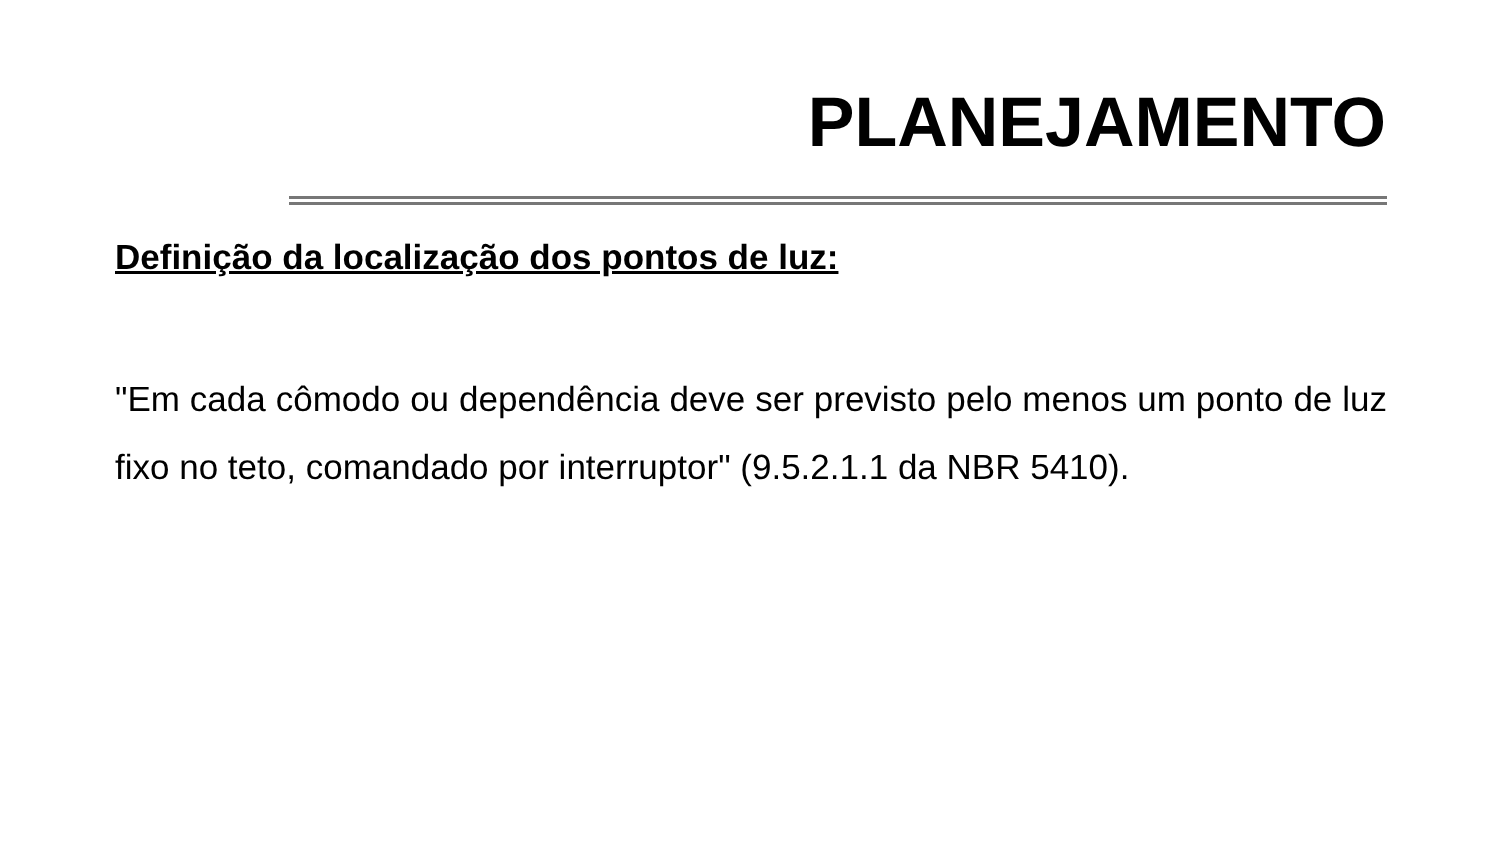PLANEJAMENTO
Definição da localização dos pontos de luz:
"Em cada cômodo ou dependência deve ser previsto pelo menos um ponto de luz fixo no teto, comandado por interruptor" (9.5.2.1.1 da NBR 5410).